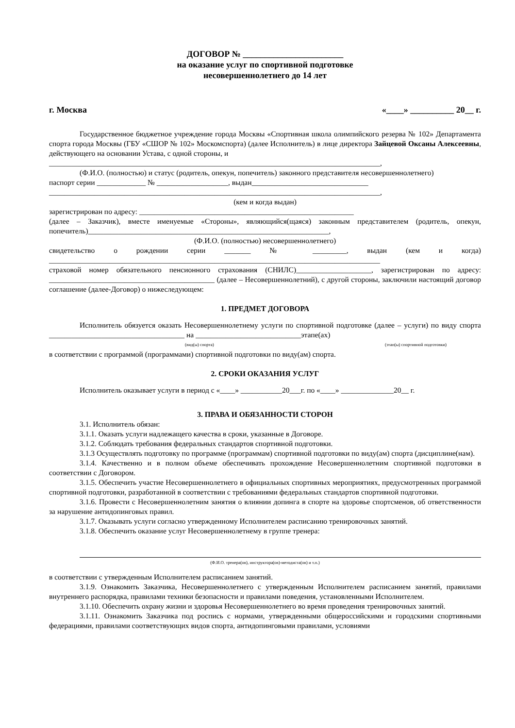ДОГОВОР № _______________________
на оказание услуг по спортивной подготовке
несовершеннолетнего до 14 лет
г. Москва «____» __________ 20__ г.
Государственное бюджетное учреждение города Москвы «Спортивная школа олимпийского резерва № 102» Департамента спорта города Москвы (ГБУ «СШОР № 102» Москомспорта) (далее Исполнитель) в лице директора Зайцевой Оксаны Алексеевны, действующего на основании Устава, с одной стороны, и
________________________________________________________________________________________,
(Ф.И.О. (полностью) и статус (родитель, опекун, попечитель) законного представителя несовершеннолетнего)
паспорт серии _____________ № ___________________, выдан_______________________________
________________________________________________________________________________________,
(кем и когда выдан)
зарегистрирован по адресу: _________________________________________________________
(далее – Заказчик), вместе именуемые «Стороны», являющийся(щаяся) законным представителем (родитель, опекун, попечитель)________________________________________________________________,
(Ф.И.О. (полностью) несовершеннолетнего)
свидетельство о рождении серии _______ № _________, выдан (кем и когда) ________________________________________________________________________________________
страховой номер обязательного пенсионного страхования (СНИЛС)____________________, зарегистрирован по адресу: ____________________________________________ (далее – Несовершеннолетний), с другой стороны, заключили настоящий договор соглашение (далее-Договор) о нижеследующем:
1. ПРЕДМЕТ ДОГОВОРА
Исполнитель обязуется оказать Несовершеннолетнему услуги по спортивной подготовке (далее – услуги) по виду спорта ____________________________________ на ____________________________этапе(ах)
(вид(ы) спорта) (этап(ы) спортивной подготовки)
в соответствии с программой (программами) спортивной подготовки по виду(ам) спорта.
2. СРОКИ ОКАЗАНИЯ УСЛУГ
Исполнитель оказывает услуги в период с «____» ___________20___г. по «____» ______________20__ г.
3. ПРАВА И ОБЯЗАННОСТИ СТОРОН
3.1. Исполнитель обязан:
3.1.1. Оказать услуги надлежащего качества в сроки, указанные в Договоре.
3.1.2. Соблюдать требования федеральных стандартов спортивной подготовки.
3.1.3 Осуществлять подготовку по программе (программам) спортивной подготовки по виду(ам) спорта (дисциплине(нам).
3.1.4. Качественно и в полном объеме обеспечивать прохождение Несовершеннолетним спортивной подготовки в соответствии с Договором.
3.1.5. Обеспечить участие Несовершеннолетнего в официальных спортивных мероприятиях, предусмотренных программой спортивной подготовки, разработанной в соответствии с требованиями федеральных стандартов спортивной подготовки.
3.1.6. Провести с Несовершеннолетним занятия о влиянии допинга в спорте на здоровье спортсменов, об ответственности за нарушение антидопинговых правил.
3.1.7. Оказывать услуги согласно утвержденному Исполнителем расписанию тренировочных занятий.
3.1.8. Обеспечить оказание услуг Несовершеннолетнему в группе тренера:
(Ф.И.О. тренера(ов), инструктора(ов)-методиста(ов) и т.п.)
в соответствии с утвержденным Исполнителем расписанием занятий.
3.1.9. Ознакомить Заказчика, Несовершеннолетнего с утвержденным Исполнителем расписанием занятий, правилами внутреннего распорядка, правилами техники безопасности и правилами поведения, установленными Исполнителем.
3.1.10. Обеспечить охрану жизни и здоровья Несовершеннолетнего во время проведения тренировочных занятий.
3.1.11. Ознакомить Заказчика под роспись с нормами, утвержденными общероссийскими и городскими спортивными федерациями, правилами соответствующих видов спорта, антидопинговыми правилами, условиями